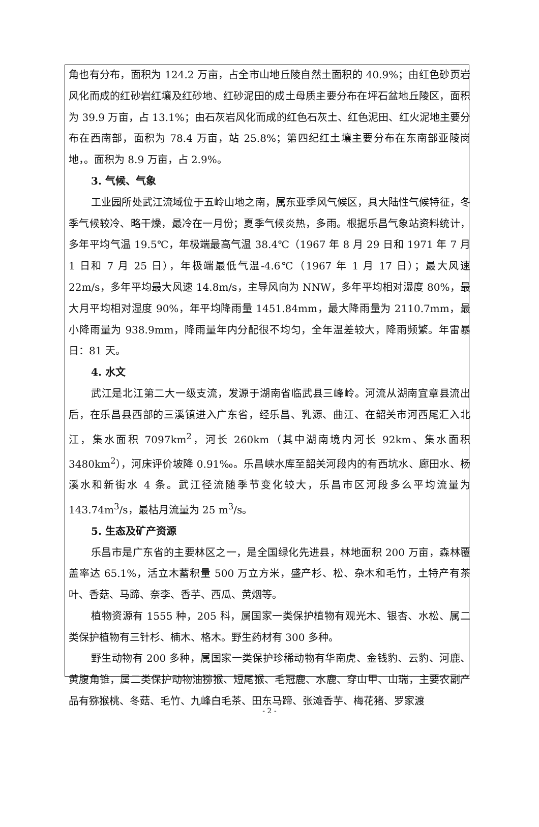角也有分布，面积为 124.2 万亩，占全市山地丘陵自然土面积的 40.9%；由红色砂页岩风化而成的红砂岩红壤及红砂地、红砂泥田的成土母质主要分布在坪石盆地丘陵区，面积为 39.9 万亩，占 13.1%；由石灰岩风化而成的红色石灰土、红色泥田、红火泥地主要分布在西南部，面积为 78.4 万亩，站 25.8%；第四纪红土壤主要分布在东南部亚陵岗地，。面积为 8.9 万亩，占 2.9%。
3. 气候、气象
工业园所处武江流域位于五岭山地之南，属东亚季风气候区，具大陆性气候特征，冬季气候较冷、略干燥，最冷在一月份；夏季气候炎热，多雨。根据乐昌气象站资料统计，多年平均气温 19.5℃，年极端最高气温 38.4℃（1967 年 8 月 29 日和 1971 年 7 月 1 日和 7 月 25 日），年极端最低气温-4.6℃（1967 年 1 月 17 日）；最大风速 22m/s，多年平均最大风速 14.8m/s，主导风向为 NNW，多年平均相对湿度 80%，最大月平均相对湿度 90%，年平均降雨量 1451.84mm，最大降雨量为 2110.7mm，最小降雨量为 938.9mm，降雨量年内分配很不均匀，全年温差较大，降雨频繁。年雷暴日：81 天。
4. 水文
武江是北江第二大一级支流，发源于湖南省临武县三峰岭。河流从湖南宜章县流出后，在乐昌县西部的三溪镇进入广东省，经乐昌、乳源、曲江、在韶关市河西尾汇入北江，集水面积 7097km<sup>2</sup>，河长 260km（其中湖南境内河长 92km、集水面积 3480km<sup>2</sup>），河床评价坡降 0.91‰。乐昌峡水库至韶关河段内的有西坑水、廊田水、杨溪水和新街水 4 条。武江径流随季节变化较大，乐昌市区河段多么平均流量为 143.74m<sup>3</sup>/s，最枯月流量为 25 m<sup>3</sup>/s。
5. 生态及矿产资源
乐昌市是广东省的主要林区之一，是全国绿化先进县，林地面积 200 万亩，森林覆盖率达 65.1%，活立木蓄积量 500 万立方米，盛产杉、松、杂木和毛竹，土特产有茶叶、香菇、马蹄、奈李、香芋、西瓜、黄烟等。
植物资源有 1555 种，205 科，属国家一类保护植物有观光木、银杏、水松、属二类保护植物有三针杉、楠木、格木。野生药材有 300 多种。
野生动物有 200 多种，属国家一类保护珍稀动物有华南虎、金钱豹、云豹、河鹿、黄腹角锥，属二类保护动物油猕猴、短尾猴、毛冠鹿、水鹿、穿山甲、山瑞，主要农副产品有猕猴桃、冬菇、毛竹、九峰白毛茶、田东马蹄、张滩香芋、梅花猪、罗家渡
- 2 -